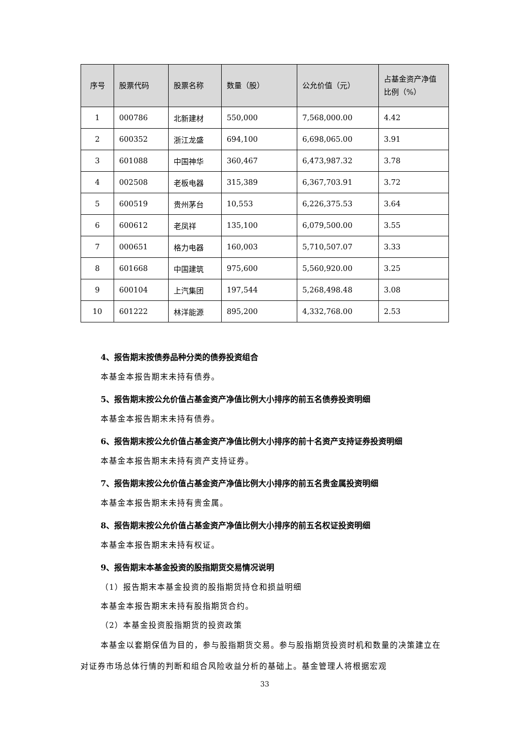| 序号 | 股票代码 | 股票名称 | 数量（股） | 公允价值（元） | 占基金资产净值比例（%） |
| --- | --- | --- | --- | --- | --- |
| 1 | 000786 | 北新建材 | 550,000 | 7,568,000.00 | 4.42 |
| 2 | 600352 | 浙江龙盛 | 694,100 | 6,698,065.00 | 3.91 |
| 3 | 601088 | 中国神华 | 360,467 | 6,473,987.32 | 3.78 |
| 4 | 002508 | 老板电器 | 315,389 | 6,367,703.91 | 3.72 |
| 5 | 600519 | 贵州茅台 | 10,553 | 6,226,375.53 | 3.64 |
| 6 | 600612 | 老凤祥 | 135,100 | 6,079,500.00 | 3.55 |
| 7 | 000651 | 格力电器 | 160,003 | 5,710,507.07 | 3.33 |
| 8 | 601668 | 中国建筑 | 975,600 | 5,560,920.00 | 3.25 |
| 9 | 600104 | 上汽集团 | 197,544 | 5,268,498.48 | 3.08 |
| 10 | 601222 | 林洋能源 | 895,200 | 4,332,768.00 | 2.53 |
4、报告期末按债券品种分类的债券投资组合
本基金本报告期末未持有债券。
5、报告期末按公允价值占基金资产净值比例大小排序的前五名债券投资明细
本基金本报告期末未持有债券。
6、报告期末按公允价值占基金资产净值比例大小排序的前十名资产支持证券投资明细
本基金本报告期末未持有资产支持证券。
7、报告期末按公允价值占基金资产净值比例大小排序的前五名贵金属投资明细
本基金本报告期末未持有贵金属。
8、报告期末按公允价值占基金资产净值比例大小排序的前五名权证投资明细
本基金本报告期末未持有权证。
9、报告期末本基金投资的股指期货交易情况说明
（1）报告期末本基金投资的股指期货持仓和损益明细
本基金本报告期末未持有股指期货合约。
（2）本基金投资股指期货的投资政策
本基金以套期保值为目的，参与股指期货交易。参与股指期货投资时机和数量的决策建立在对证券市场总体行情的判断和组合风险收益分析的基础上。基金管理人将根据宏观
33